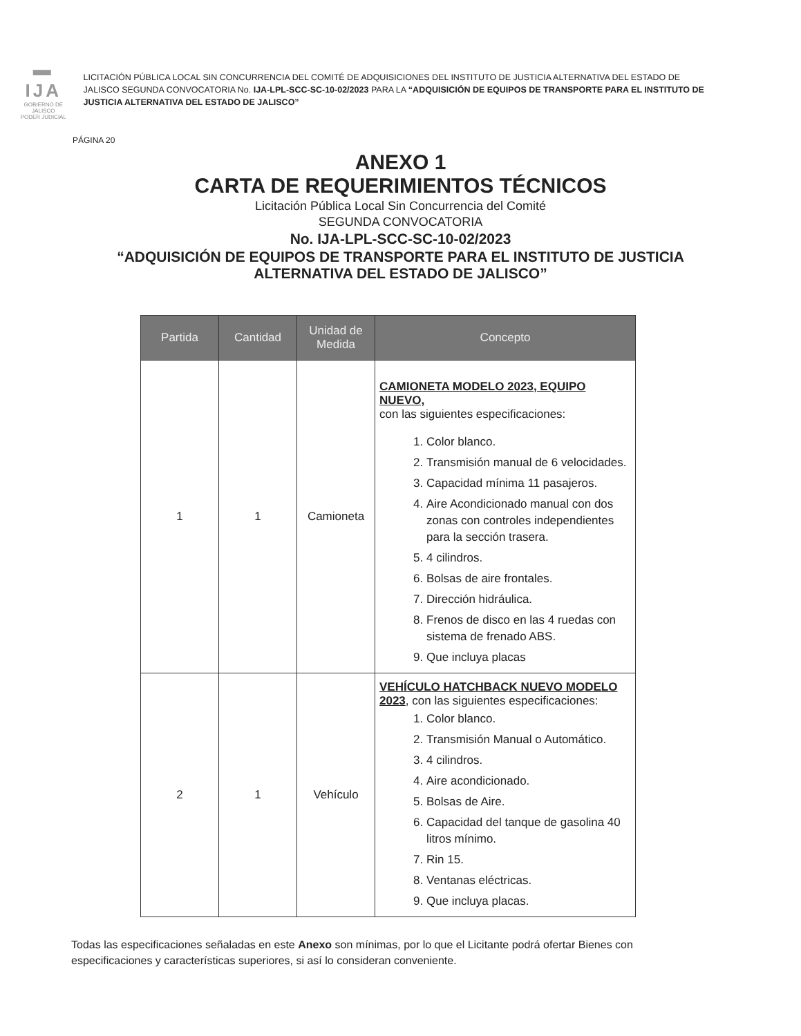▬ IJA
GOBIERNO DE JALISCO
PODER JUDICIAL
LICITACIÓN PÚBLICA LOCAL SIN CONCURRENCIA DEL COMITÉ DE ADQUISICIONES DEL INSTITUTO DE JUSTICIA ALTERNATIVA DEL ESTADO DE JALISCO SEGUNDA CONVOCATORIA No. IJA-LPL-SCC-SC-10-02/2023 PARA LA “ADQUISICIÓN DE EQUIPOS DE TRANSPORTE PARA EL INSTITUTO DE JUSTICIA ALTERNATIVA DEL ESTADO DE JALISCO”
PÁGINA 20
ANEXO 1
CARTA DE REQUERIMIENTOS TÉCNICOS
Licitación Pública Local Sin Concurrencia del Comité
SEGUNDA CONVOCATORIA
No. IJA-LPL-SCC-SC-10-02/2023
“ADQUISICIÓN DE EQUIPOS DE TRANSPORTE PARA EL INSTITUTO DE JUSTICIA
ALTERNATIVA DEL ESTADO DE JALISCO”
| Partida | Cantidad | Unidad de Medida | Concepto |
| --- | --- | --- | --- |
| 1 | 1 | Camioneta | CAMIONETA MODELO 2023, EQUIPO NUEVO, con las siguientes especificaciones: 1. Color blanco. 2. Transmisión manual de 6 velocidades. 3. Capacidad mínima 11 pasajeros. 4. Aire Acondicionado manual con dos zonas con controles independientes para la sección trasera. 5. 4 cilindros. 6. Bolsas de aire frontales. 7. Dirección hidráulica. 8. Frenos de disco en las 4 ruedas con sistema de frenado ABS. 9. Que incluya placas |
| 2 | 1 | Vehículo | VEHÍCULO HATCHBACK NUEVO MODELO 2023 , con las siguientes especificaciones: 1. Color blanco. 2. Transmisión Manual o Automático. 3. 4 cilindros. 4. Aire acondicionado. 5. Bolsas de Aire. 6. Capacidad del tanque de gasolina 40 litros mínimo. 7. Rin 15. 8. Ventanas eléctricas. 9. Que incluya placas. |
Todas las especificaciones señaladas en este Anexo son mínimas, por lo que el Licitante podrá ofertar Bienes con especificaciones y características superiores, si así lo consideran conveniente.